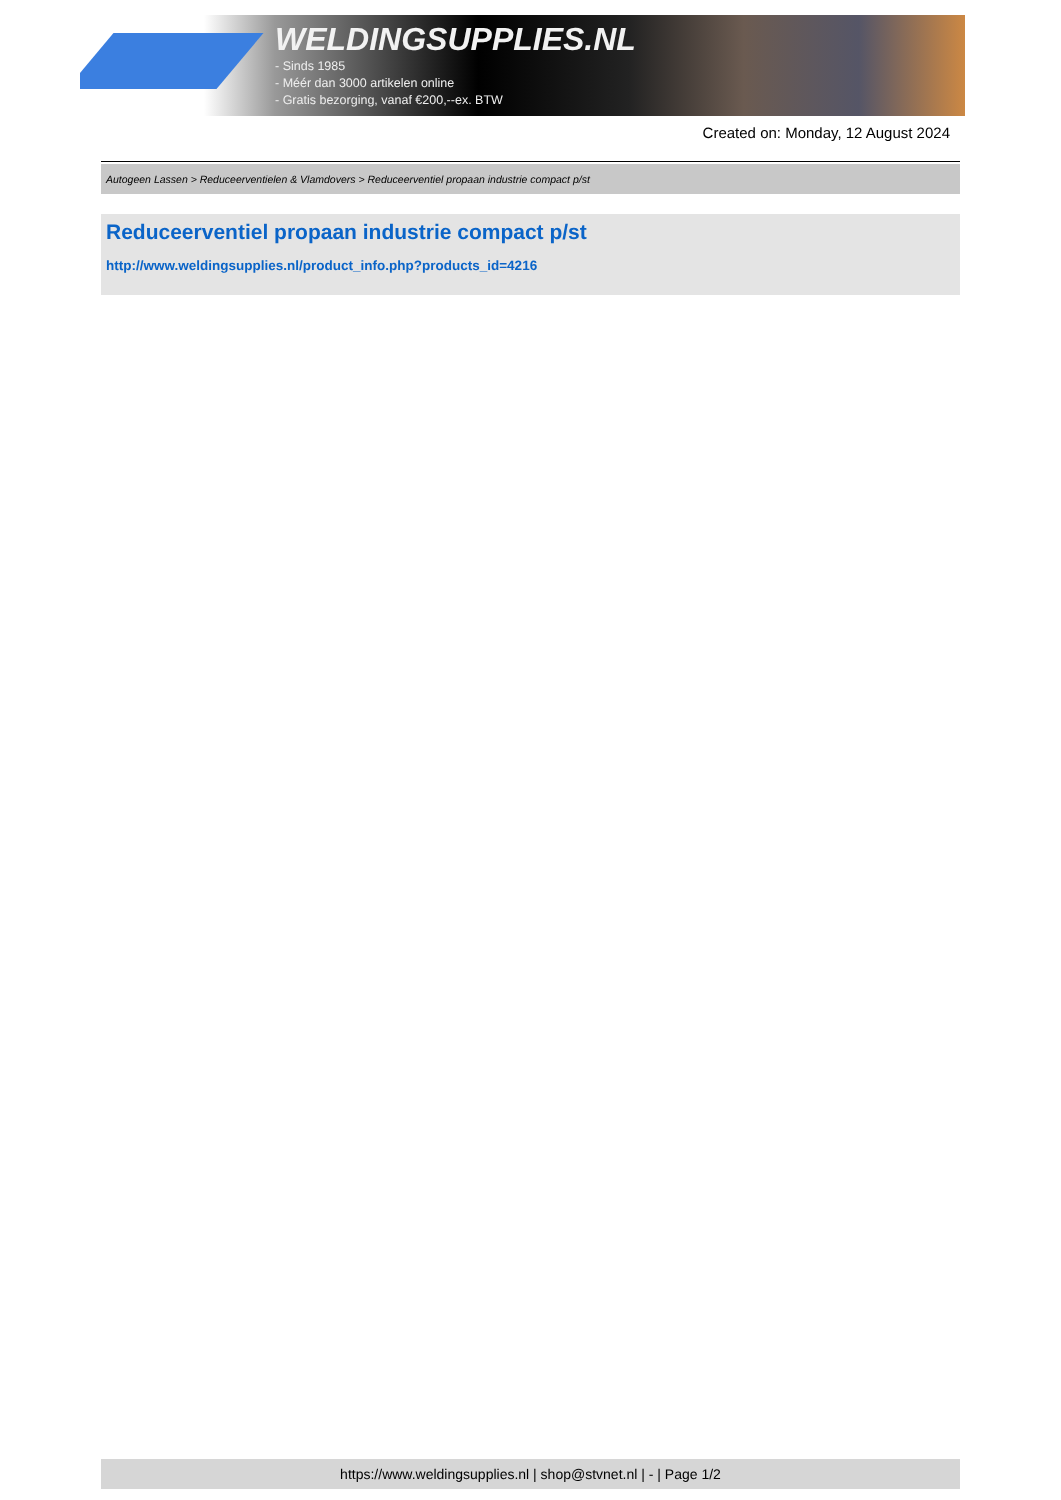WELDINGSUPPLIES.NL
- Sinds 1985
- Méér dan 3000 artikelen online
- Gratis bezorging, vanaf €200,--ex. BTW
Created on: Monday, 12 August 2024
Autogeen Lassen > Reduceerventielen & Vlamdovers > Reduceerventiel propaan industrie compact p/st
Reduceerventiel propaan industrie compact p/st
http://www.weldingsupplies.nl/product_info.php?products_id=4216
https://www.weldingsupplies.nl | shop@stvnet.nl | - | Page 1/2